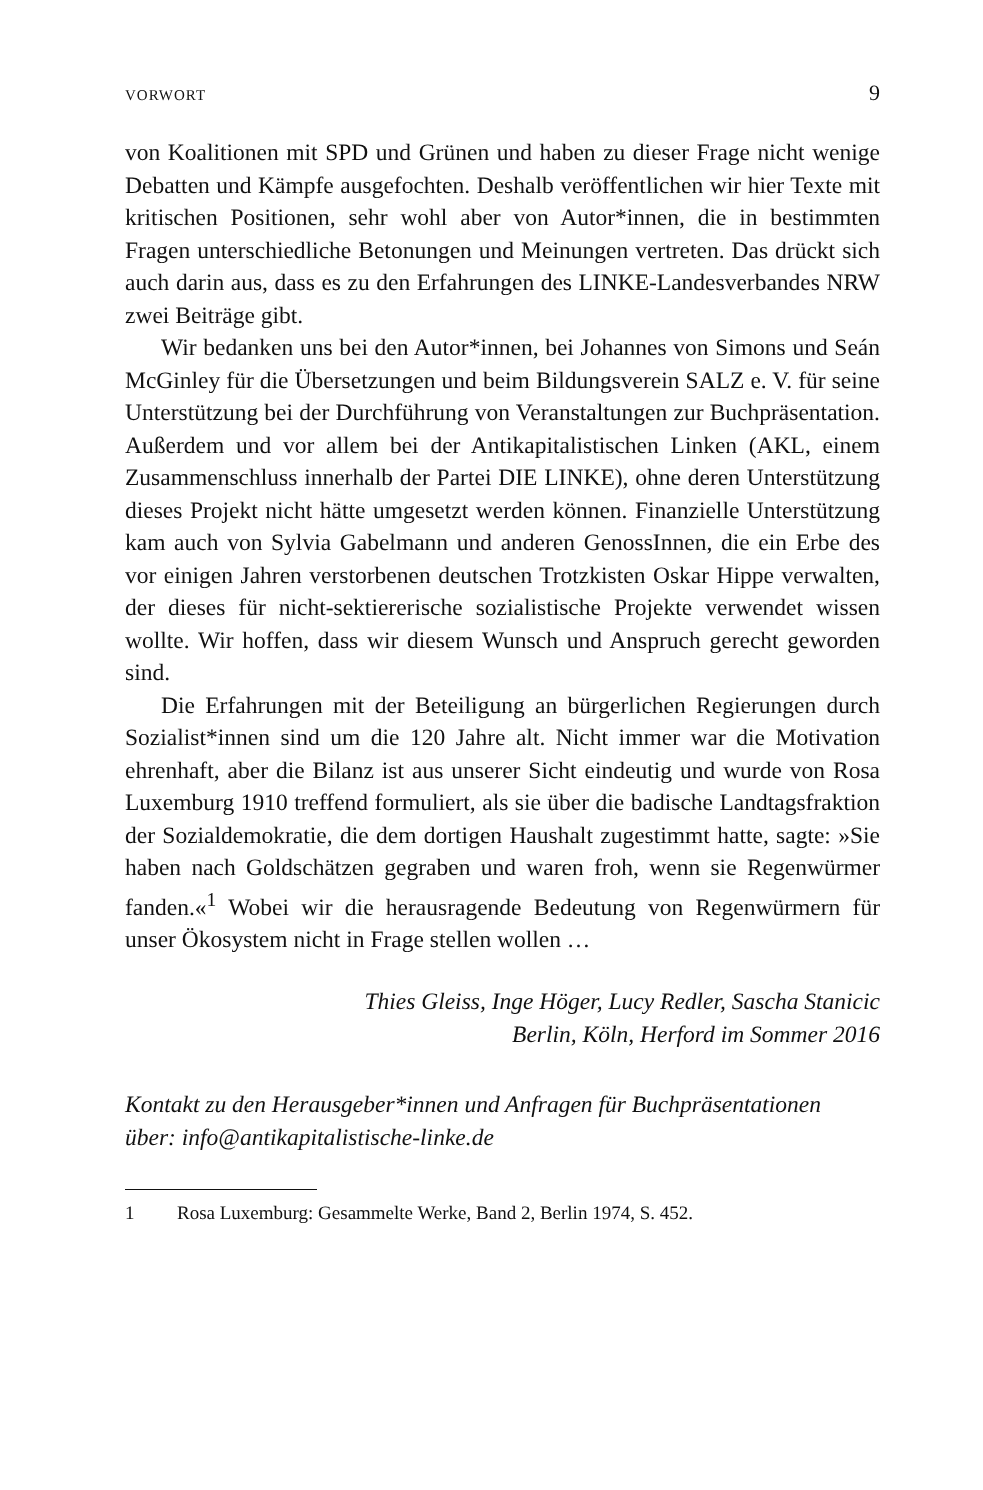VORWORT 9
von Koalitionen mit SPD und Grünen und haben zu dieser Frage nicht wenige Debatten und Kämpfe ausgefochten. Deshalb veröffentlichen wir hier Texte mit kritischen Positionen, sehr wohl aber von Autor*in­nen, die in bestimmten Fragen unterschiedliche Betonungen und Mei­nungen vertreten. Das drückt sich auch darin aus, dass es zu den Er­fahrungen des LINKE-Landesverbandes NRW zwei Beiträge gibt.
Wir bedanken uns bei den Autor*innen, bei Johannes von Simons und Seán McGinley für die Übersetzungen und beim Bildungsver­ein SALZ e. V. für seine Unterstützung bei der Durchführung von Veranstaltungen zur Buchpräsentation. Außerdem und vor allem bei der Antikapitalistischen Linken (AKL, einem Zusammenschluss in­nerhalb der Partei DIE LINKE), ohne deren Unterstützung dieses Projekt nicht hätte umgesetzt werden können. Finanzielle Unterstüt­zung kam auch von Sylvia Gabelmann und anderen GenossInnen, die ein Erbe des vor einigen Jahren verstorbenen deutschen Trotzkisten Oskar Hippe verwalten, der dieses für nicht-sektiererische sozialisti­sche Projekte verwendet wissen wollte. Wir hoffen, dass wir diesem Wunsch und Anspruch gerecht geworden sind.
Die Erfahrungen mit der Beteiligung an bürgerlichen Regierungen durch Sozialist*innen sind um die 120 Jahre alt. Nicht immer war die Motivation ehrenhaft, aber die Bilanz ist aus unserer Sicht eindeutig und wurde von Rosa Luxemburg 1910 treffend formuliert, als sie über die badische Landtagsfraktion der Sozialdemokratie, die dem dorti­gen Haushalt zugestimmt hatte, sagte: »Sie haben nach Goldschätzen gegraben und waren froh, wenn sie Regenwürmer fanden.«<sup>1</sup> Wobei wir die herausragende Bedeutung von Regenwürmern für unser Öko­system nicht in Frage stellen wollen …
Thies Gleiss, Inge Höger, Lucy Redler, Sascha Stanicic
Berlin, Köln, Herford im Sommer 2016
Kontakt zu den Herausgeber*innen und Anfragen für Buchpräsentationen
über: info@antikapitalistische-linke.de
1 Rosa Luxemburg: Gesammelte Werke, Band 2, Berlin 1974, S. 452.